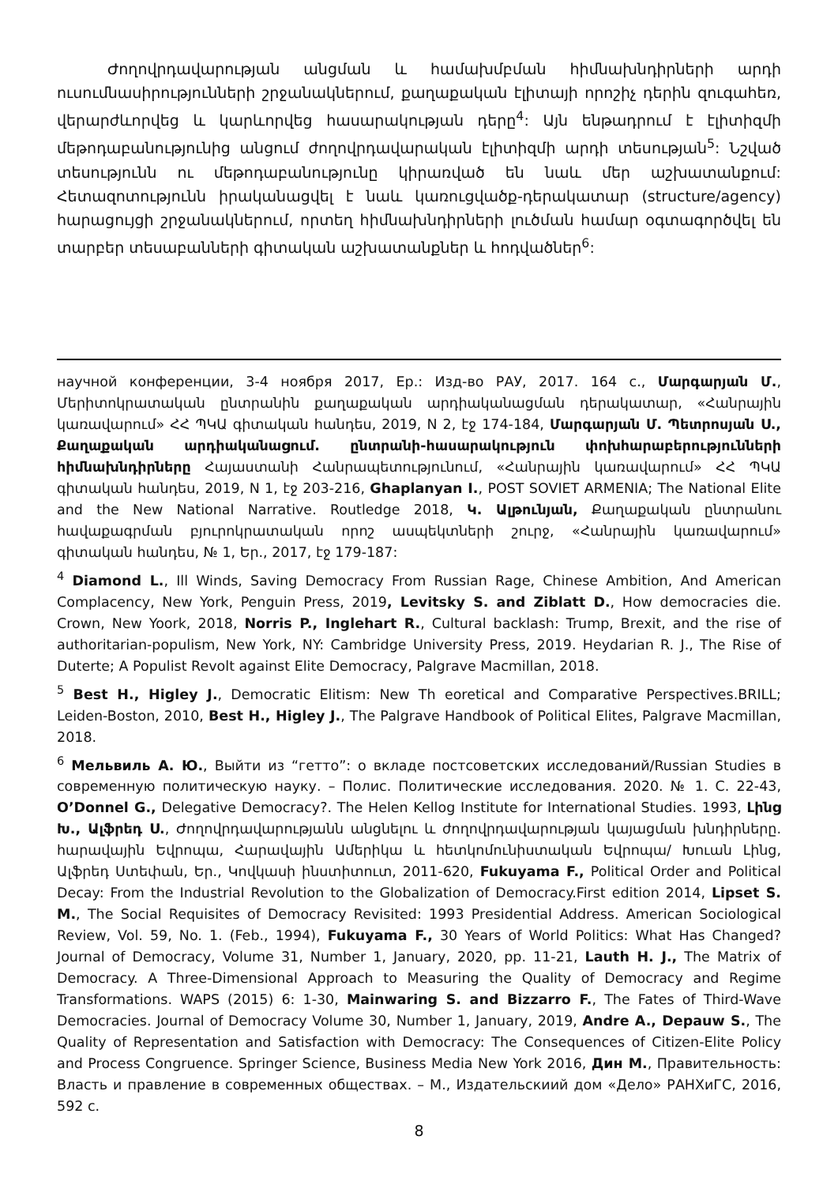Ժողովրդավարության անցման և համախմբման հիմնախնդիրների արդի ուսումնասիրությունների շրջանակներում, քաղաքական էլիտայի որոշիչ դերին զուգահեռ, վերարժևորվեց և կարևորվեց հասարակության դերը<sup>4</sup>: Այն ենթադրում է էլիտիզմի մեթոդաբանությունից անցում ժողովրդավարական էլիտիզմի արդի տեսության<sup>5</sup>: Նշված տեսությունն ու մեթոդաբանությունը կիրառված են նաև մեր աշխատանքում: Հետազոտությունն իրականացվել է նաև կառուցվածք-դերակատար (structure/agency) հարացույցի շրջանակներում, որտեղ հիմնախնդիրների լուծման համար օգտագործվել են տարբեր տեսաբանների գիտական աշխատանքներ և հոդվածներ<sup>6</sup>:
научной конференции, 3-4 ноября 2017, Ер.: Изд-во РАУ, 2017. 164 с., Մարգարյան Մ., Մերիտոկրատական ընտրանին քաղաքական արդիականացման դերակատար, «Հանրային կառավարում» ՀՀ ՊԿԱ գիտական հանդես, 2019, N 2, էջ 174-184, Մարգարյան Մ. Պետրոսյան Ս., Քաղաքական արդիականացում. ընտրանի-հասարակություն փոխհարաբերությունների հիմնախնդիրները Հայաստանի Հանրապետությունում, «Հանրային կառավարում» ՀՀ ՊԿԱ գիտական հանդես, 2019, N 1, էջ 203-216, Ghaplanyan I., POST SOVIET ARMENIA; The National Elite and the New National Narrative. Routledge 2018, Կ. Ալթունյան, Քաղաքական ընտրանու հավաքագրման բյուրոկրատական որոշ ասպեկտների շուրջ, «Հանրային կառավարում» գիտական հանդես, № 1, Եր., 2017, էջ 179-187:
<sup>4</sup> Diamond L., Ill Winds, Saving Democracy From Russian Rage, Chinese Ambition, And American Complacency, New York, Penguin Press, 2019, Levitsky S. and Ziblatt D., How democracies die. Crown, New Yoork, 2018, Norris P., Inglehart R., Cultural backlash: Trump, Brexit, and the rise of authoritarian-populism, New York, NY: Cambridge University Press, 2019. Heydarian R. J., The Rise of Duterte; A Populist Revolt against Elite Democracy, Palgrave Macmillan, 2018.
<sup>5</sup> Best H., Higley J., Democratic Elitism: New Th eoretical and Comparative Perspectives.BRILL; Leiden-Boston, 2010, Best H., Higley J., The Palgrave Handbook of Political Elites, Palgrave Macmillan, 2018.
<sup>6</sup> Мельвиль А. Ю., Выйти из “гетто”: о вкладе постсоветских исследований/Russian Studies в современную политическую науку. – Полис. Политические исследования. 2020. № 1. С. 22-43, O’Donnel G., Delegative Democracy?. The Helen Kellog Institute for International Studies. 1993, Լինց Խ., Ալֆրեդ Ս., Ժողովրդավարությանն անցնելու և ժողովրդավարության կայացման խնդիրները. հարավային Եվրոպա, Հարավային Ամերիկա և հետկոմունիստական Եվրոպա/ Խուան Լինց, Ալֆրեդ Ստեփան, Եր., Կովկասի ինստիտուտ, 2011-620, Fukuyama F., Political Order and Political Decay: From the Industrial Revolution to the Globalization of Democracy.First edition 2014, Lipset S. M., The Social Requisites of Democracy Revisited: 1993 Presidential Address. American Sociological Review, Vol. 59, No. 1. (Feb., 1994), Fukuyama F., 30 Years of World Politics: What Has Changed? Journal of Democracy, Volume 31, Number 1, January, 2020, pp. 11-21, Lauth H. J., The Matrix of Democracy. A Three-Dimensional Approach to Measuring the Quality of Democracy and Regime Transformations. WAPS (2015) 6: 1-30, Mainwaring S. and Bizzarro F., The Fates of Third-Wave Democracies. Journal of Democracy Volume 30, Number 1, January, 2019, Andre A., Depauw S., The Quality of Representation and Satisfaction with Democracy: The Consequences of Citizen-Elite Policy and Process Congruence. Springer Science, Business Media New York 2016, Дин М., Правительность: Власть и правление в современных обществах. – М., Издательскиий дом «Дело» РАНХиГС, 2016, 592 с.
8